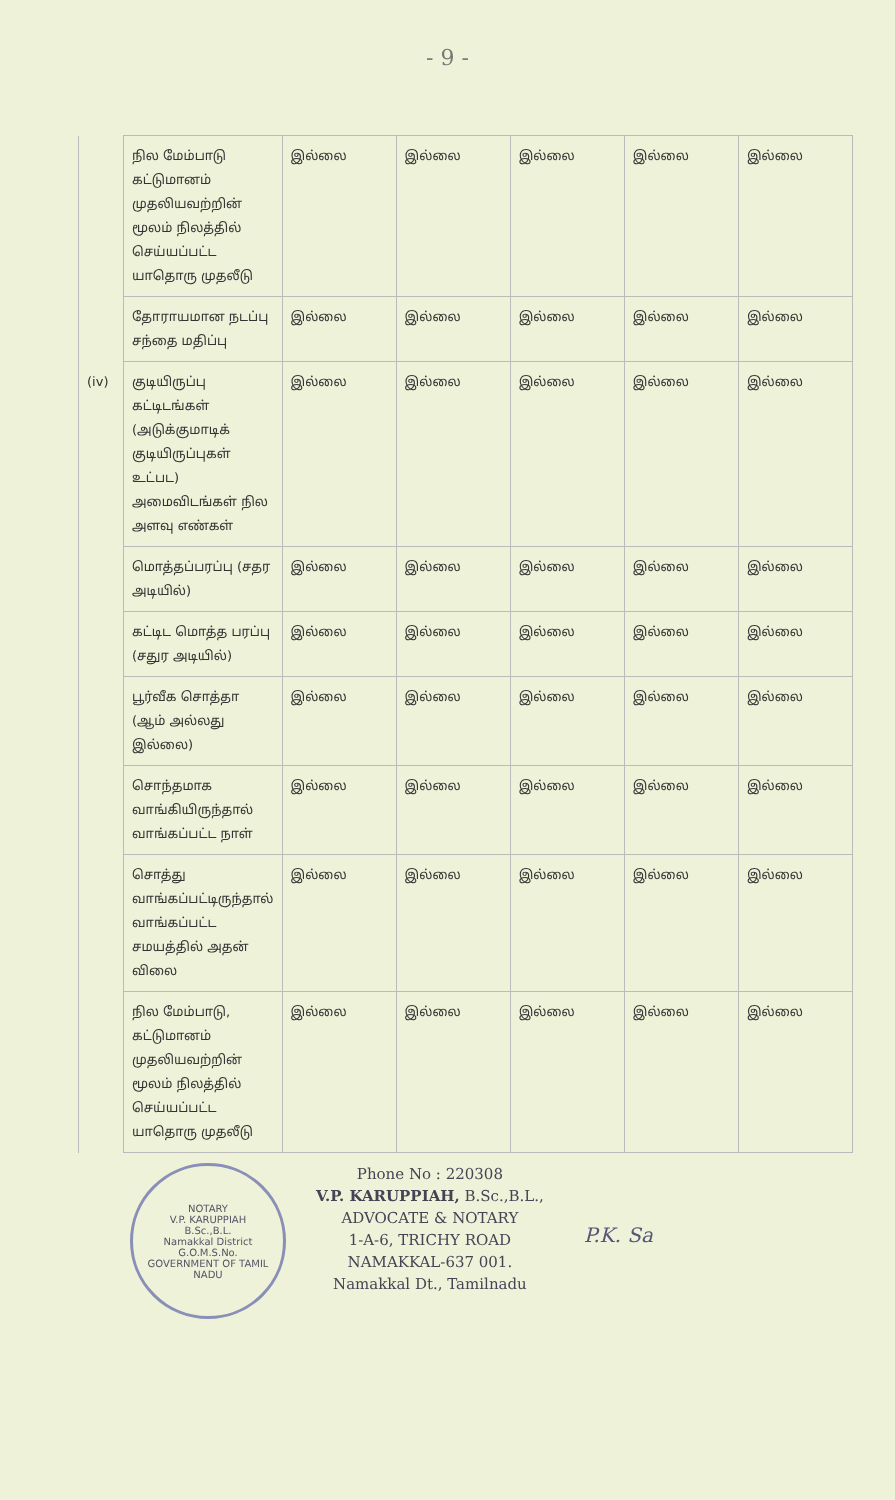- 9 -
| | நில மேம்பாடு கட்டுமானம் முதலியவற்றின் மூலம் நிலத்தில் செய்யப்பட்ட யாதொரு முதலீடு | இல்லை | இல்லை | இல்லை | இல்லை | இல்லை |
| | தோராயமான நடப்பு சந்தை மதிப்பு | இல்லை | இல்லை | இல்லை | இல்லை | இல்லை |
| (iv) | குடியிருப்பு கட்டிடங்கள் (அடுக்குமாடிக் குடியிருப்புகள் உட்பட) அமைவிடங்கள் நில அளவு எண்கள் | இல்லை | இல்லை | இல்லை | இல்லை | இல்லை |
| | மொத்தப்பரப்பு (சதர அடியில்) | இல்லை | இல்லை | இல்லை | இல்லை | இல்லை |
| | கட்டிட மொத்த பரப்பு (சதுர அடியில்) | இல்லை | இல்லை | இல்லை | இல்லை | இல்லை |
| | பூர்வீக சொத்தா (ஆம் அல்லது இல்லை) | இல்லை | இல்லை | இல்லை | இல்லை | இல்லை |
| | சொந்தமாக வாங்கியிருந்தால் வாங்கப்பட்ட நாள் | இல்லை | இல்லை | இல்லை | இல்லை | இல்லை |
| | சொத்து வாங்கப்பட்டிருந்தால் வாங்கப்பட்ட சமயத்தில் அதன் விலை | இல்லை | இல்லை | இல்லை | இல்லை | இல்லை |
| | நில மேம்பாடு, கட்டுமானம் முதலியவற்றின் மூலம் நிலத்தில் செய்யப்பட்ட யாதொரு முதலீடு | இல்லை | இல்லை | இல்லை | இல்லை | இல்லை |
NOTARY
V.P. KARUPPIAH
B.Sc.,B.L.
Namakkal District
G.O.M.S.No.
GOVERNMENT OF TAMIL NADU
Phone No : 220308
V.P. KARUPPIAH, B.Sc.,B.L.,
ADVOCATE & NOTARY
1-A-6, TRICHY ROAD
NAMAKKAL-637 001.
Namakkal Dt., Tamilnadu
P.K. Sa